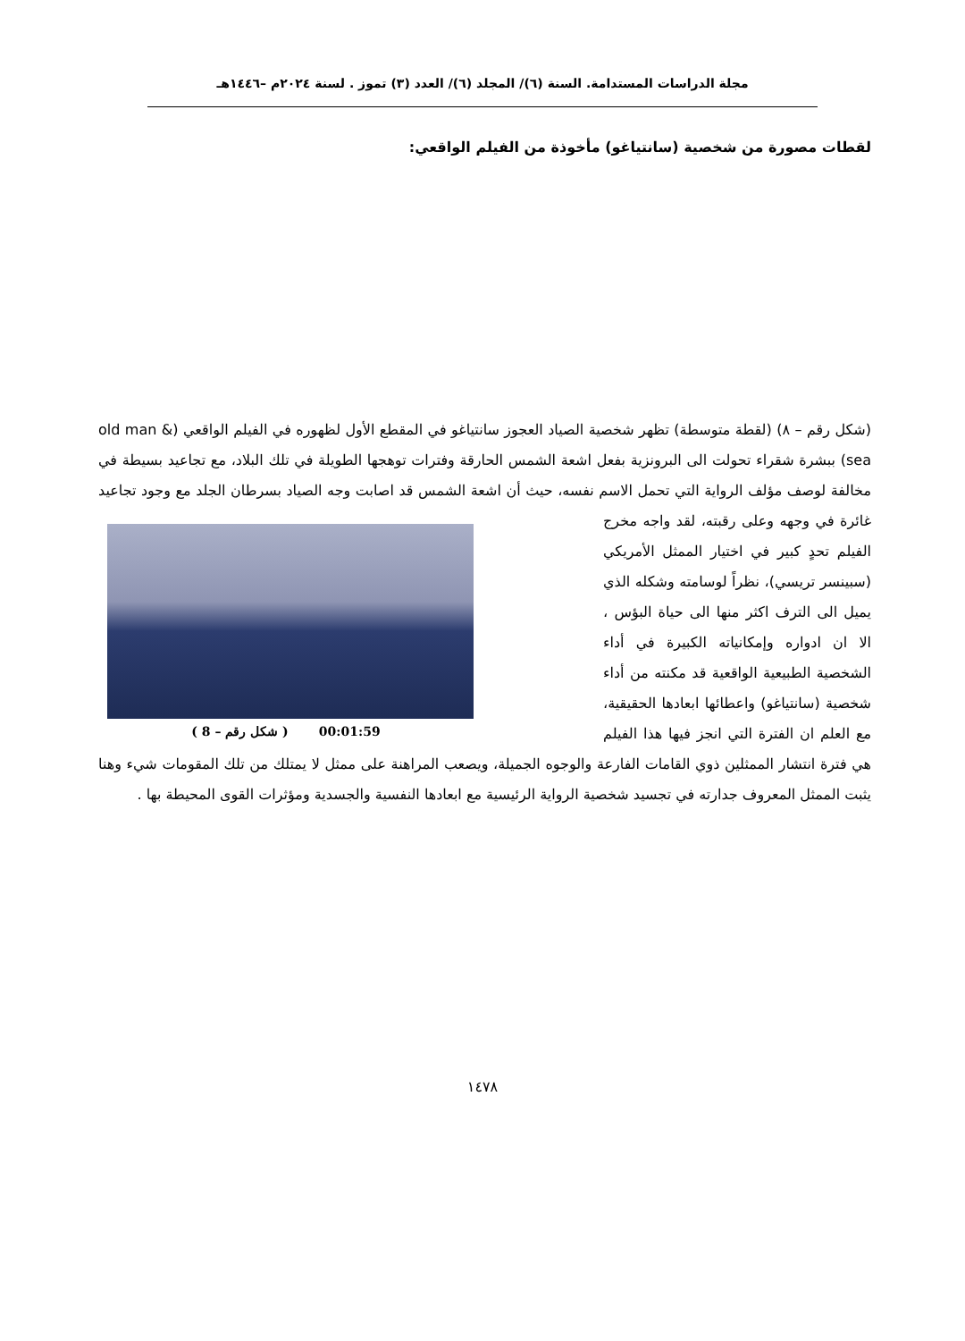مجلة الدراسات المستدامة. السنة (٦)/ المجلد (٦)/ العدد (٣) تموز . لسنة ٢٠٢٤م –١٤٤٦هـ
لقطات مصورة من شخصية (سانتياغو) مأخوذة من الفيلم الواقعي:
(شكل رقم – ٨) (لقطة متوسطة) تظهر شخصية الصياد العجوز سانتياغو في المقطع الأول لظهوره في الفيلم الواقعي (old man & sea) ببشرة شقراء تحولت الى البرونزية بفعل اشعة الشمس الحارقة وفترات توهجها الطويلة في تلك البلاد، مع تجاعيد بسيطة في مخالفة لوصف مؤلف الرواية التي تحمل الاسم نفسه، حيث أن اشعة الشمس قد اصابت وجه الصياد بسرطان الجلد مع وجود تجاعيد غائرة في وجهه وعلى رقبته، لقد واجه
00:01:59 ( شكل رقم – 8 )
مخرج الفيلم تحدٍ كبير في اختيار الممثل الأمريكي (سبينسر تريسي)، نظراً لوسامته وشكله الذي يميل الى الترف اكثر منها الى حياة البؤس ، الا ان ادواره وإمكانياته الكبيرة في أداء الشخصية الطبيعية الواقعية قد مكنته من أداء شخصية (سانتياغو) واعطائها ابعادها الحقيقية، مع العلم ان الفترة التي انجز فيها هذا الفيلم هي فترة انتشار الممثلين ذوي القامات الفارعة والوجوه الجميلة، ويصعب المراهنة على ممثل لا يمتلك من تلك المقومات شيء وهنا يثبت الممثل المعروف جدارته في تجسيد شخصية الرواية الرئيسية مع ابعادها النفسية والجسدية ومؤثرات القوى المحيطة بها .
١٤٧٨